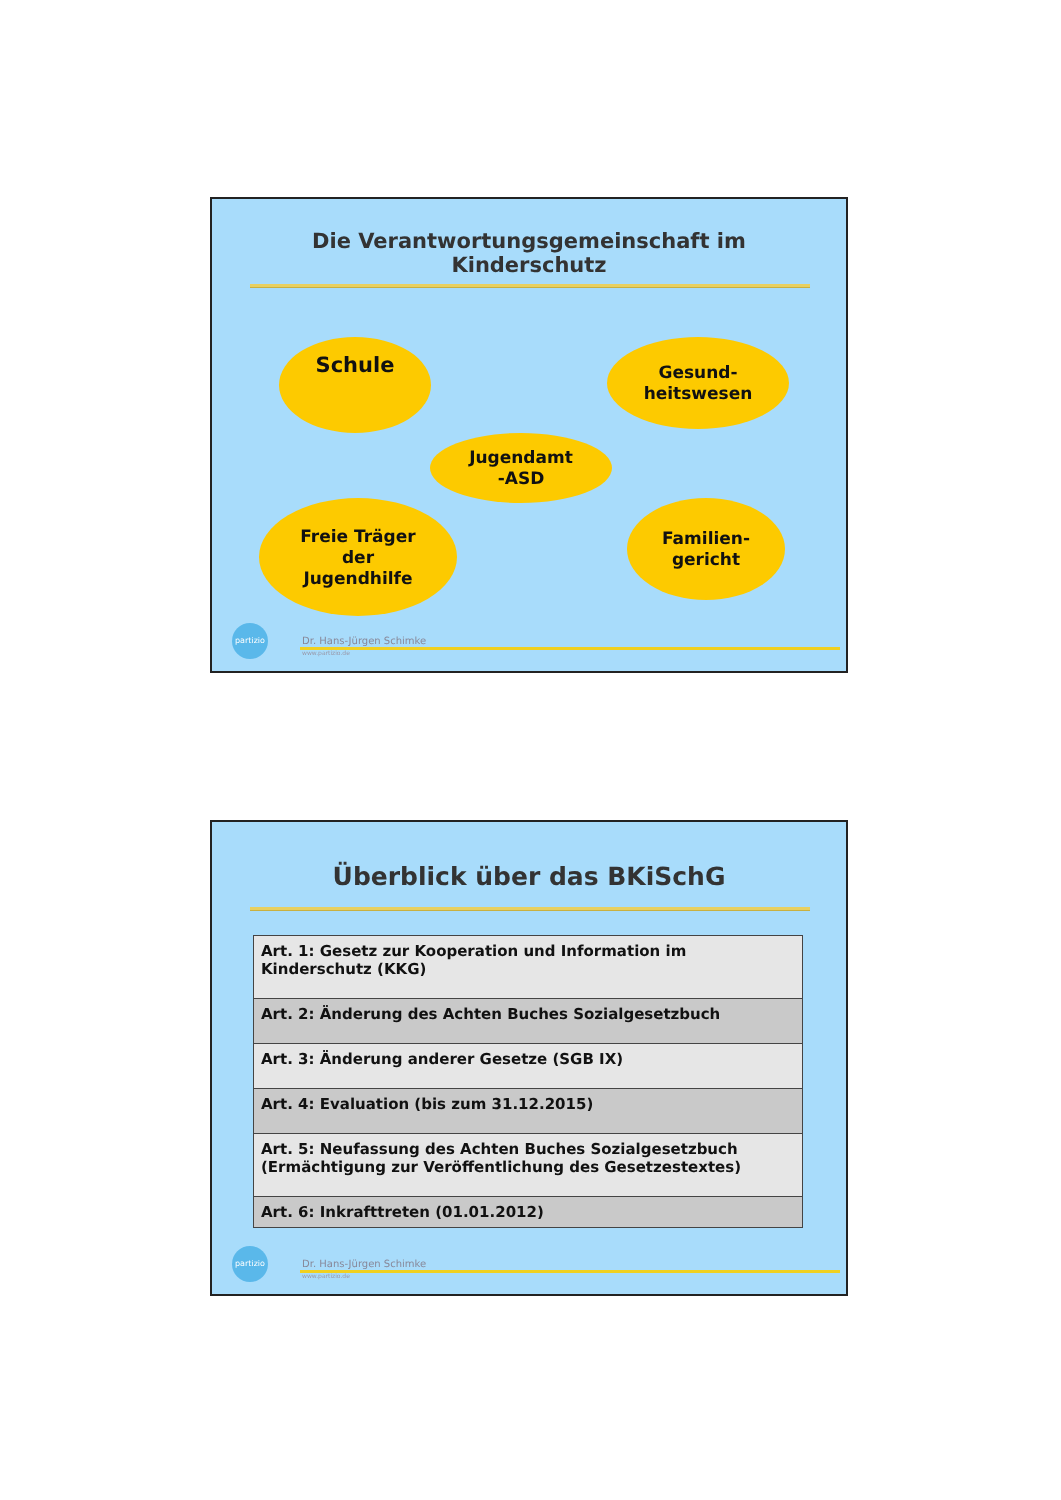Die Verantwortungsgemeinschaft im
Kinderschutz
Schule
Gesund-
heitswesen
Jugendamt
-ASD
Freie Träger
der
Jugendhilfe
Familien-
gericht
partizio
Dr. Hans-Jürgen Schimke
www.partizio.de
Überblick über das BKiSchG
| Art. 1: Gesetz zur Kooperation und Information im Kinderschutz (KKG) |
| Art. 2: Änderung des Achten Buches Sozialgesetzbuch |
| Art. 3: Änderung anderer Gesetze (SGB IX) |
| Art. 4: Evaluation (bis zum 31.12.2015) |
| Art. 5: Neufassung des Achten Buches Sozialgesetzbuch (Ermächtigung zur Veröffentlichung des Gesetzestextes) |
| Art. 6: Inkrafttreten (01.01.2012) |
partizio
Dr. Hans-Jürgen Schimke
www.partizio.de